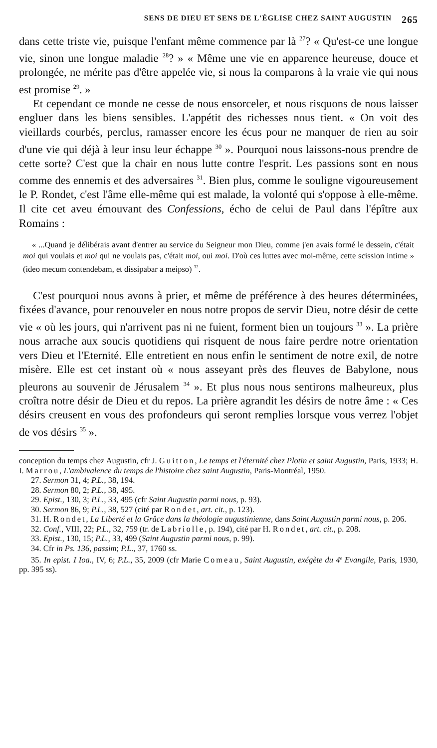SENS DE DIEU ET SENS DE L'ÉGLISE CHEZ SAINT AUGUSTIN 265
dans cette triste vie, puisque l'enfant même commence par là <sup>27</sup>? « Qu'est-ce une longue vie, sinon une longue maladie <sup>28</sup>? » « Même une vie en apparence heureuse, douce et prolongée, ne mérite pas d'être appelée vie, si nous la comparons à la vraie vie qui nous est promise <sup>29</sup>. »
Et cependant ce monde ne cesse de nous ensorceler, et nous risquons de nous laisser engluer dans les biens sensibles. L'appétit des richesses nous tient. « On voit des vieillards courbés, perclus, ramasser encore les écus pour ne manquer de rien au soir d'une vie qui déjà à leur insu leur échappe <sup>30</sup> ». Pourquoi nous laissons-nous prendre de cette sorte? C'est que la chair en nous lutte contre l'esprit. Les passions sont en nous comme des ennemis et des adversaires <sup>31</sup>. Bien plus, comme le souligne vigoureusement le P. Rondet, c'est l'âme elle-même qui est malade, la volonté qui s'oppose à elle-même. Il cite cet aveu émouvant des Confessions, écho de celui de Paul dans l'épître aux Romains :
« ...Quand je délibérais avant d'entrer au service du Seigneur mon Dieu, comme j'en avais formé le dessein, c'était moi qui voulais et moi qui ne voulais pas, c'était moi, oui moi. D'où ces luttes avec moi-même, cette scission intime » (ideo mecum contendebam, et dissipabar a meipso) <sup>32</sup>.
C'est pourquoi nous avons à prier, et même de préférence à des heures déterminées, fixées d'avance, pour renouveler en nous notre propos de servir Dieu, notre désir de cette vie « où les jours, qui n'arrivent pas ni ne fuient, forment bien un toujours <sup>33</sup> ». La prière nous arrache aux soucis quotidiens qui risquent de nous faire perdre notre orientation vers Dieu et l'Eternité. Elle entretient en nous enfin le sentiment de notre exil, de notre misère. Elle est cet instant où « nous asseyant près des fleuves de Babylone, nous pleurons au souvenir de Jérusalem <sup>34</sup> ». Et plus nous nous sentirons malheureux, plus croîtra notre désir de Dieu et du repos. La prière agrandit les désirs de notre âme : « Ces désirs creusent en vous des profondeurs qui seront remplies lorsque vous verrez l'objet de vos désirs <sup>35</sup> ».
conception du temps chez Augustin, cfr J. Guitton, Le temps et l'éternité chez Plotin et saint Augustin, Paris, 1933; H. I. Marrou, L'ambivalence du temps de l'histoire chez saint Augustin, Paris-Montréal, 1950.
27. Sermon 31, 4; P.L., 38, 194.
28. Sermon 80, 2; P.L., 38, 495.
29. Epist., 130, 3; P.L., 33, 495 (cfr Saint Augustin parmi nous, p. 93).
30. Sermon 86, 9; P.L., 38, 527 (cité par Rondet, art. cit., p. 123).
31. H. Rondet, La Liberté et la Grâce dans la théologie augustinienne, dans Saint Augustin parmi nous, p. 206.
32. Conf., VIII, 22; P.L., 32, 759 (tr. de Labriolle, p. 194), cité par H. Rondet, art. cit., p. 208.
33. Epist., 130, 15; P.L., 33, 499 (Saint Augustin parmi nous, p. 99).
34. Cfr in Ps. 136, passim; P.L., 37, 1760 ss.
35. In epist. I Ioa., IV, 6; P.L., 35, 2009 (cfr Marie Comeau, Saint Augustin, exégète du 4<sup>e</sup> Evangile, Paris, 1930, pp. 395 ss).